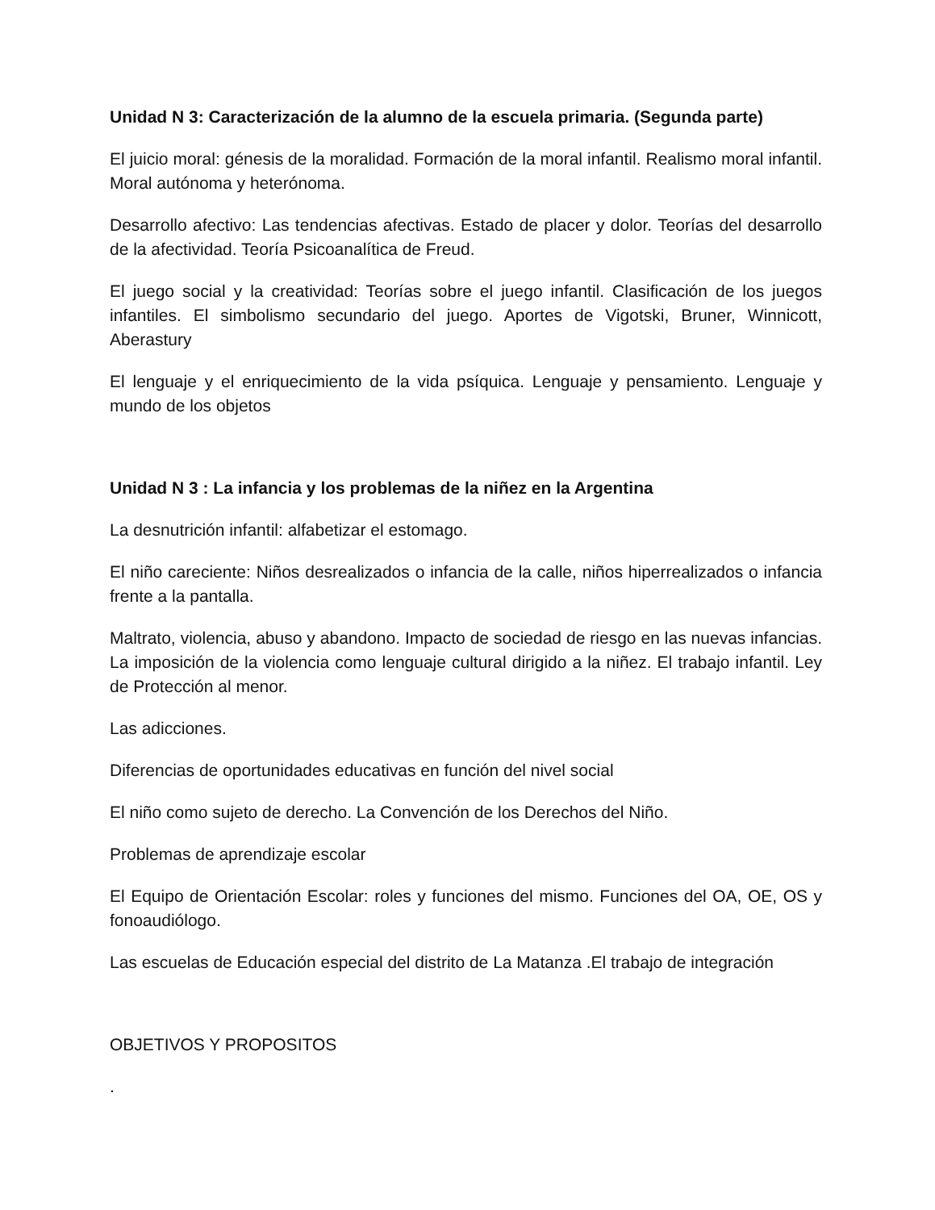Unidad N 3: Caracterización de la alumno de la escuela primaria. (Segunda parte)
El juicio moral: génesis de la moralidad. Formación de la moral infantil. Realismo moral infantil. Moral autónoma y heterónoma.
Desarrollo afectivo: Las tendencias afectivas. Estado de placer y dolor. Teorías del desarrollo de la afectividad. Teoría Psicoanalítica de Freud.
El juego social y la creatividad: Teorías sobre el juego infantil. Clasificación de los juegos infantiles. El simbolismo secundario del juego. Aportes de Vigotski, Bruner, Winnicott, Aberastury
El lenguaje y el enriquecimiento de la vida psíquica. Lenguaje y pensamiento. Lenguaje y mundo de los objetos
Unidad N 3 : La infancia y los problemas de la niñez en la Argentina
La desnutrición infantil: alfabetizar el estomago.
El niño careciente: Niños desrealizados o infancia de la calle, niños hiperrealizados o infancia frente a la pantalla.
Maltrato, violencia, abuso y abandono. Impacto de sociedad de riesgo en las nuevas infancias. La imposición de la violencia como lenguaje cultural dirigido a la niñez. El trabajo infantil. Ley de Protección al menor.
Las adicciones.
Diferencias de oportunidades educativas en función del nivel social
El niño como sujeto de derecho. La Convención de los Derechos del Niño.
Problemas de aprendizaje escolar
El Equipo de Orientación Escolar: roles y funciones del mismo. Funciones del OA, OE, OS y fonoaudiólogo.
Las escuelas de Educación especial del distrito de La Matanza .El trabajo de integración
OBJETIVOS Y PROPOSITOS
.